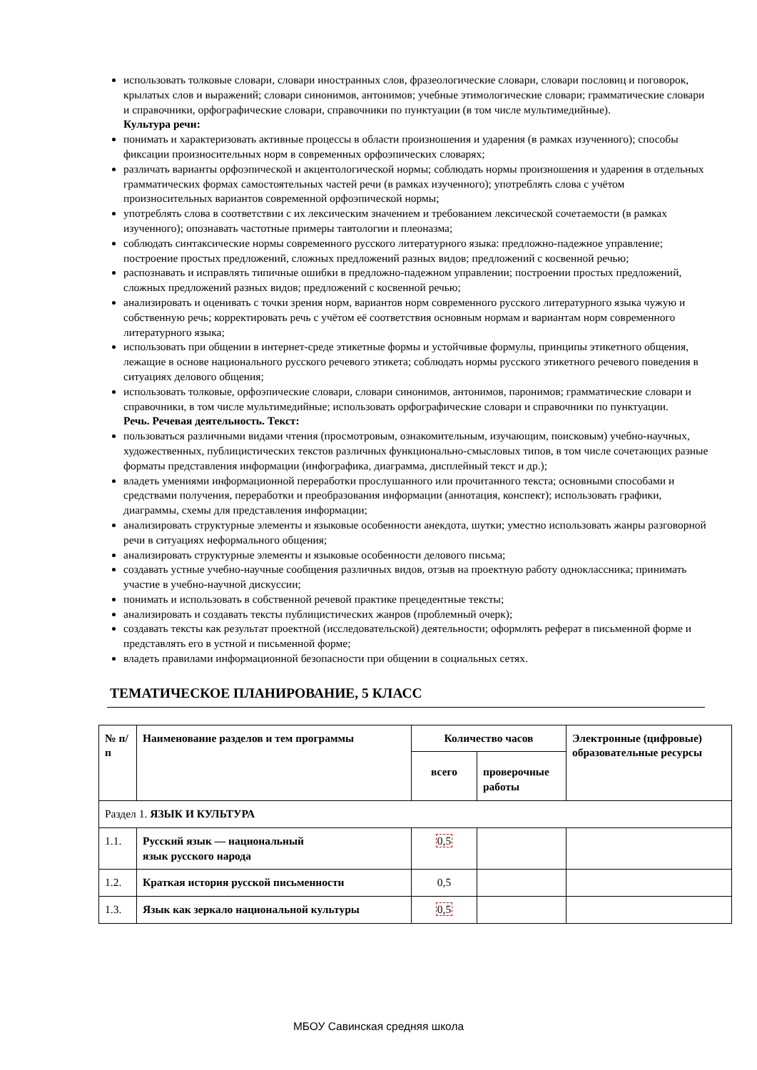использовать толковые словари, словари иностранных слов, фразеологические словари, словари пословиц и поговорок, крылатых слов и выражений; словари синонимов, антонимов; учебные этимологические словари; грамматические словари и справочники, орфографические словари, справочники по пунктуации (в том числе мультимедийные).
Культура речи:
понимать и характеризовать активные процессы в области произношения и ударения (в рамках изученного); способы фиксации произносительных норм в современных орфоэпических словарях;
различать варианты орфоэпической и акцентологической нормы; соблюдать нормы произношения и ударения в отдельных грамматических формах самостоятельных частей речи (в рамках изученного); употреблять слова с учётом произносительных вариантов современной орфоэпической нормы;
употреблять слова в соответствии с их лексическим значением и требованием лексической сочетаемости (в рамках изученного); опознавать частотные примеры тавтологии и плеоназма;
соблюдать синтаксические нормы современного русского литературного языка: предложно-падежное управление; построение простых предложений, сложных предложений разных видов; предложений с косвенной речью;
распознавать и исправлять типичные ошибки в предложно-падежном управлении; построении простых предложений, сложных предложений разных видов; предложений с косвенной речью;
анализировать и оценивать с точки зрения норм, вариантов норм современного русского литературного языка чужую и собственную речь; корректировать речь с учётом её соответствия основным нормам и вариантам норм современного литературного языка;
использовать при общении в интернет-среде этикетные формы и устойчивые формулы, принципы этикетного общения, лежащие в основе национального русского речевого этикета; соблюдать нормы русского этикетного речевого поведения в ситуациях делового общения;
использовать толковые, орфоэпические словари, словари синонимов, антонимов, паронимов; грамматические словари и справочники, в том числе мультимедийные; использовать орфографические словари и справочники по пунктуации.
Речь. Речевая деятельность. Текст:
пользоваться различными видами чтения (просмотровым, ознакомительным, изучающим, поисковым) учебно-научных, художественных, публицистических текстов различных функционально-смысловых типов, в том числе сочетающих разные форматы представления информации (инфографика, диаграмма, дисплейный текст и др.);
владеть умениями информационной переработки прослушанного или прочитанного текста; основными способами и средствами получения, переработки и преобразования информации (аннотация, конспект); использовать графики, диаграммы, схемы для представления информации;
анализировать структурные элементы и языковые особенности анекдота, шутки; уместно использовать жанры разговорной речи в ситуациях неформального общения;
анализировать структурные элементы и языковые особенности делового письма;
создавать устные учебно-научные сообщения различных видов, отзыв на проектную работу одноклассника; принимать участие в учебно-научной дискуссии;
понимать и использовать в собственной речевой практике прецедентные тексты;
анализировать и создавать тексты публицистических жанров (проблемный очерк);
создавать тексты как результат проектной (исследовательской) деятельности; оформлять реферат в письменной форме и представлять его в устной и письменной форме;
владеть правилами информационной безопасности при общении в социальных сетях.
ТЕМАТИЧЕСКОЕ ПЛАНИРОВАНИЕ, 5 КЛАСС
| № п/п | Наименование разделов и тем программы | Количество часов | | Электронные (цифровые) образовательные ресурсы |
| --- | --- | --- | --- | --- |
| | | всего | проверочные работы | |
| Раздел 1. ЯЗЫК И КУЛЬТУРА | | | | |
| 1.1. | Русский язык — национальный язык русского народа | 0,5 | | |
| 1.2. | Краткая история русской письменности | 0,5 | | |
| 1.3. | Язык как зеркало национальной культуры | 0,5 | | |
МБОУ Савинская средняя школа